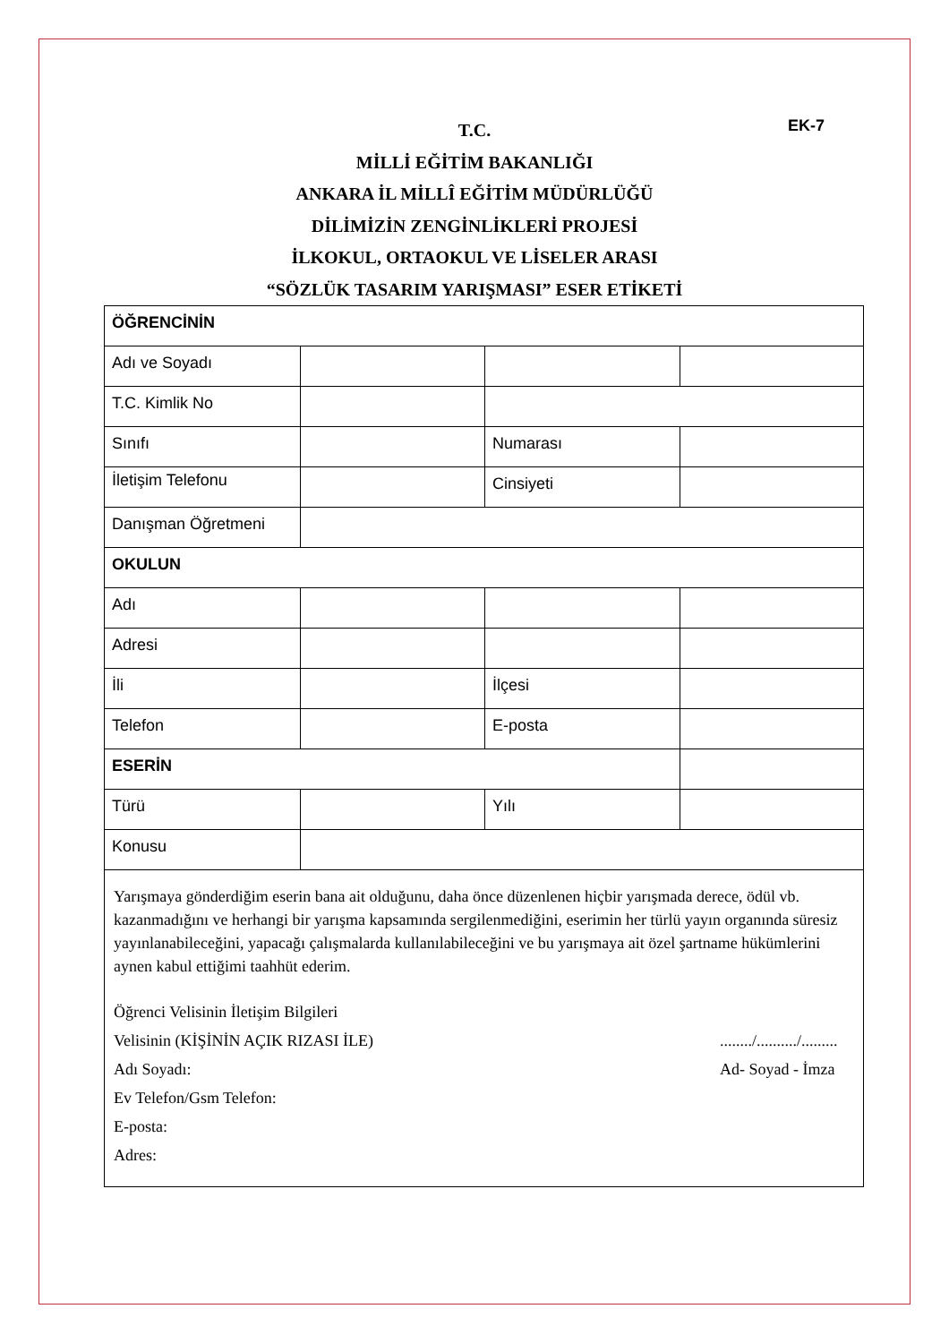EK-7
T.C.
MİLLİ EĞİTİM BAKANLIĞI
ANKARA İL MİLLÎ EĞİTİM MÜDÜRLÜĞÜ
DİLİMİZİN ZENGİNLİKLERİ PROJESİ
İLKOKUL, ORTAOKUL VE LİSELER ARASI
“SÖZLÜK TASARIM YARIŞMASI” ESER ETİKETİ
| ÖĞRENCİNİN | | | |
| Adı ve Soyadı | | | |
| T.C. Kimlik No | | | |
| Sınıfı | | Numarası | |
| İletişim Telefonu | | Cinsiyeti | |
| Danışman Öğretmeni | | | |
| OKULUN | | | |
| Adı | | | |
| Adresi | | | |
| İli | | İlçesi | |
| Telefon | | E-posta | |
| ESERİN | | | |
| Türü | | Yılı | |
| Konusu | | | |
Yarışmaya gönderdiğim eserin bana ait olduğunu, daha önce düzenlenen hiçbir yarışmada derece, ödül vb. kazanmadığını ve herhangi bir yarışma kapsamında sergilenmediğini, eserimin her türlü yayın organında süresiz yayınlanabileceğini, yapacağı çalışmalarda kullanılabileceğini ve bu yarışmaya ait özel şartname hükümlerini aynen kabul ettiğimi taahhüt ederim.
Öğrenci Velisinin İletişim Bilgileri
Velisinin (KİŞİNİN AÇIK RIZASI İLE)......../........../.........
Adı Soyadı: Ad- Soyad - İmza
Ev Telefon/Gsm Telefon:
E-posta:
Adres: